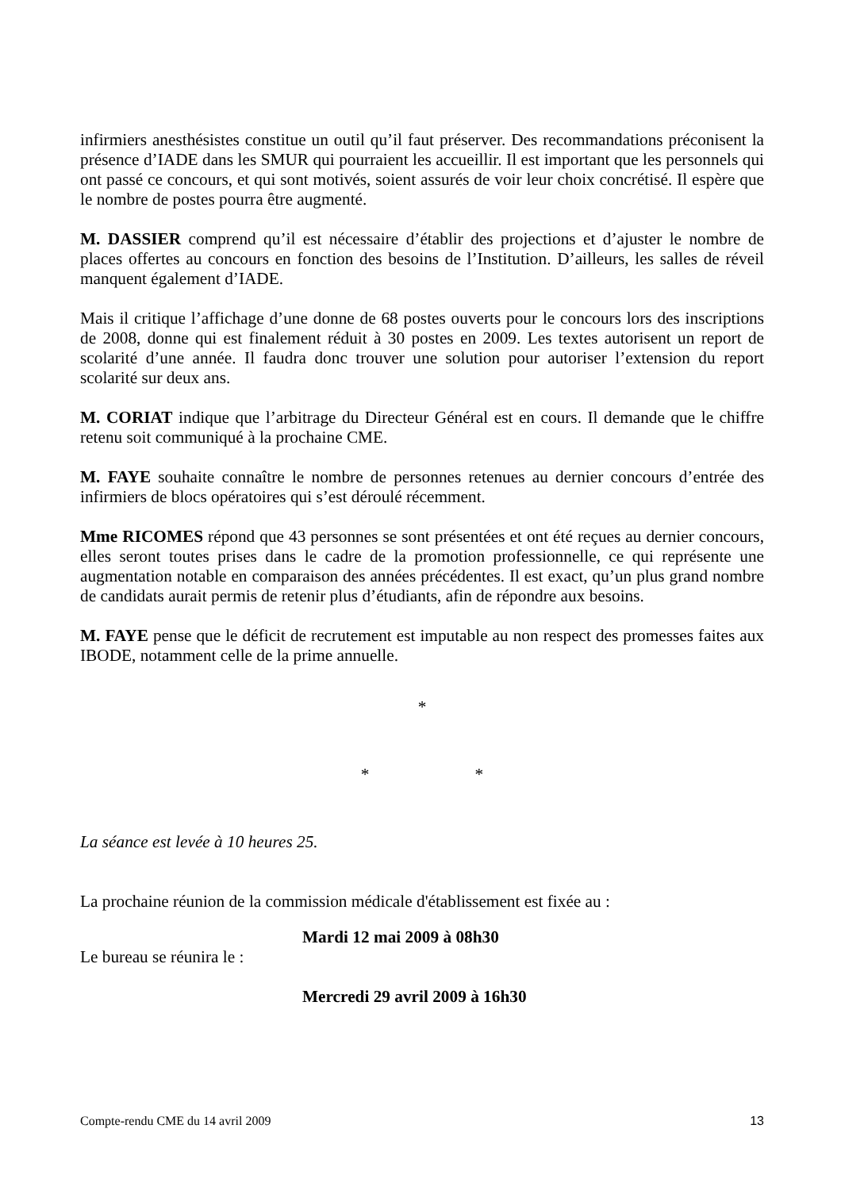infirmiers anesthésistes constitue un outil qu’il faut préserver. Des recommandations préconisent la présence d’IADE dans les SMUR qui pourraient les accueillir. Il est important que les personnels qui ont passé ce concours, et qui sont motivés, soient assurés de voir leur choix concrétisé. Il espère que le nombre de postes pourra être augmenté.
M. DASSIER comprend qu’il est nécessaire d’établir des projections et d’ajuster le nombre de places offertes au concours en fonction des besoins de l’Institution. D’ailleurs, les salles de réveil manquent également d’IADE.
Mais il critique l’affichage d’une donne de 68 postes ouverts pour le concours lors des inscriptions de 2008, donne qui est finalement réduit à 30 postes en 2009. Les textes autorisent un report de scolarité d’une année. Il faudra donc trouver une solution pour autoriser l’extension du report scolarité sur deux ans.
M. CORIAT indique que l’arbitrage du Directeur Général est en cours. Il demande que le chiffre retenu soit communiqué à la prochaine CME.
M. FAYE souhaite connaître le nombre de personnes retenues au dernier concours d’entrée des infirmiers de blocs opératoires qui s’est déroulé récemment.
Mme RICOMES répond que 43 personnes se sont présentées et ont été reçues au dernier concours, elles seront toutes prises dans le cadre de la promotion professionnelle, ce qui représente une augmentation notable en comparaison des années précédentes. Il est exact, qu’un plus grand nombre de candidats aurait permis de retenir plus d’étudiants, afin de répondre aux besoins.
M. FAYE pense que le déficit de recrutement est imputable au non respect des promesses faites aux IBODE, notamment celle de la prime annuelle.
*
* *
La séance est levée à 10 heures 25.
La prochaine réunion de la commission médicale d'établissement est fixée au :
Mardi 12 mai 2009 à 08h30
Le bureau se réunira le :
Mercredi 29 avril 2009 à 16h30
Compte-rendu CME du 14 avril 2009 13